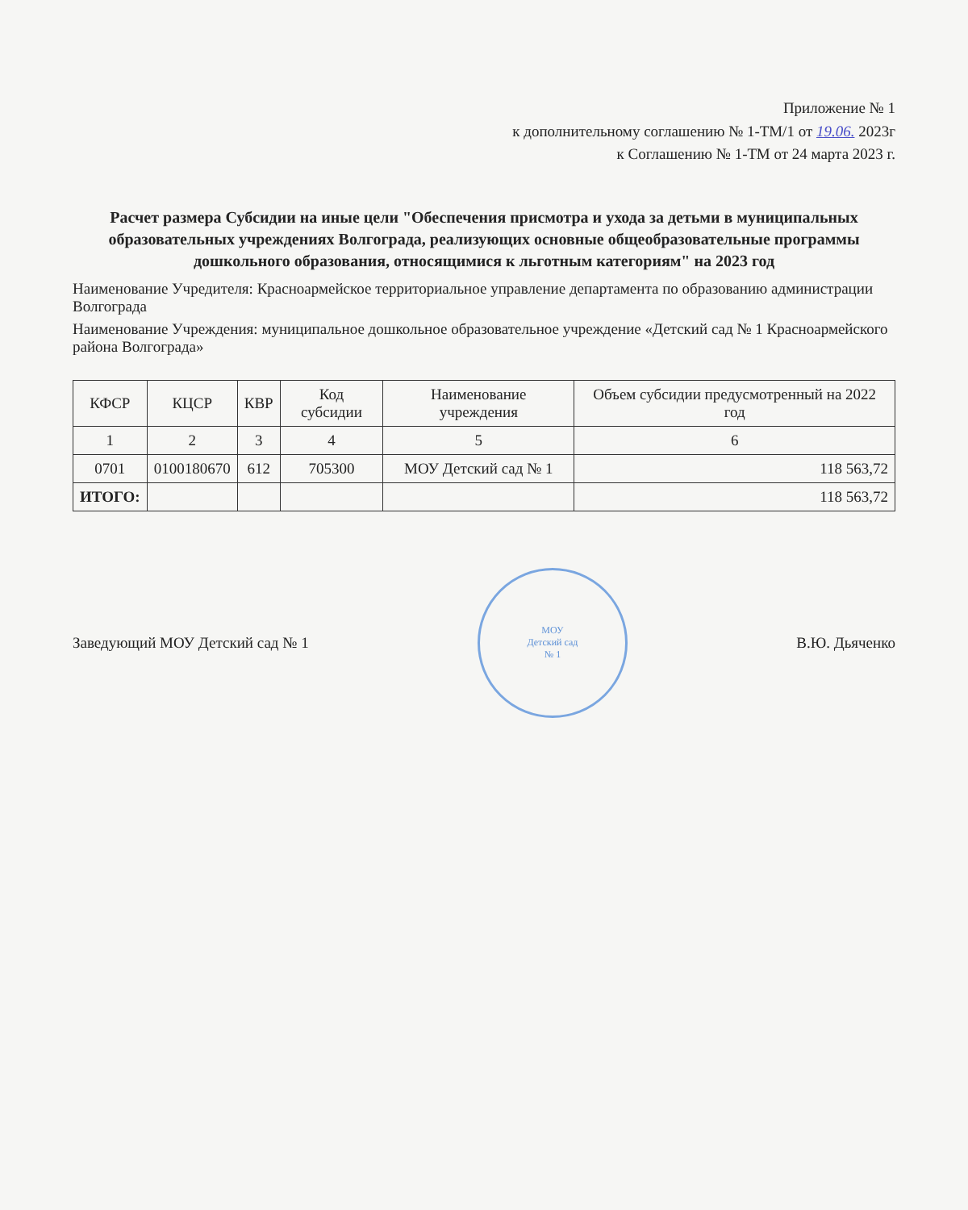Приложение № 1
к дополнительному соглашению № 1-ТМ/1 от 19.06. 2023г
к Соглашению № 1-ТМ от 24 марта 2023 г.
Расчет размера Субсидии на иные цели "Обеспечения присмотра и ухода за детьми в муниципальных образовательных учреждениях Волгограда, реализующих основные общеобразовательные программы дошкольного образования, относящимися к льготным категориям" на 2023 год
Наименование Учредителя: Красноармейское территориальное управление департамента по образованию администрации Волгограда
Наименование Учреждения: муниципальное дошкольное образовательное учреждение «Детский сад № 1 Красноармейского района Волгограда»
| КФСР | КЦСР | КВР | Код субсидии | Наименование учреждения | Объем субсидии предусмотренный на 2022 год |
| --- | --- | --- | --- | --- | --- |
| 1 | 2 | 3 | 4 | 5 | 6 |
| 0701 | 0100180670 | 612 | 705300 | МОУ Детский сад № 1 | 118 563,72 |
| ИТОГО: | | | | | 118 563,72 |
Заведующий МОУ Детский сад № 1
МОУ
Детский сад
№ 1
В.Ю. Дьяченко